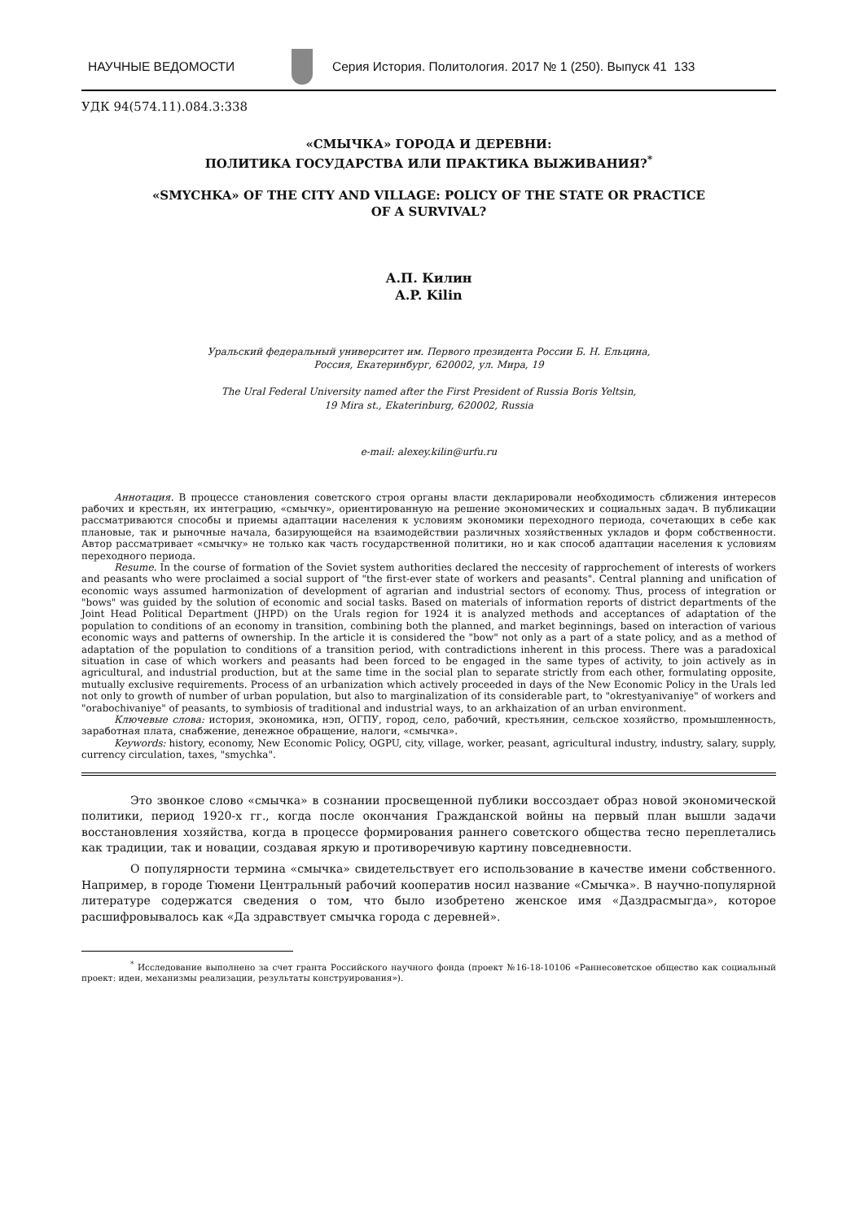НАУЧНЫЕ ВЕДОМОСТИ
Серия История. Политология. 2017 № 1 (250). Выпуск 41 133
УДК 94(574.11).084.3:338
«СМЫЧКА» ГОРОДА И ДЕРЕВНИ:
ПОЛИТИКА ГОСУДАРСТВА ИЛИ ПРАКТИКА ВЫЖИВАНИЯ?<sup>*</sup>
«SMYCHKA» OF THE CITY AND VILLAGE: POLICY OF THE STATE OR PRACTICE
OF A SURVIVAL?
А.П. Килин
A.P. Kilin
Уральский федеральный университет им. Первого президента России Б. Н. Ельцина,
Россия, Екатеринбург, 620002, ул. Мира, 19
The Ural Federal University named after the First President of Russia Boris Yeltsin,
19 Mira st., Ekaterinburg, 620002, Russia
e-mail: alexey.kilin@urfu.ru
Аннотация. В процессе становления советского строя органы власти декларировали необходимость сближения интересов рабочих и крестьян, их интеграцию, «смычку», ориентированную на решение экономических и социальных задач. В публикации рассматриваются способы и приемы адаптации населения к условиям экономики переходного периода, сочетающих в себе как плановые, так и рыночные начала, базирующейся на взаимодействии различных хозяйственных укладов и форм собственности. Автор рассматривает «смычку» не только как часть государственной политики, но и как способ адаптации населения к условиям переходного периода.
Resume. In the course of formation of the Soviet system authorities declared the neccesity of rapprochement of interests of workers and peasants who were proclaimed a social support of "the first-ever state of workers and peasants". Central planning and unification of economic ways assumed harmonization of development of agrarian and industrial sectors of economy. Thus, process of integration or "bows" was guided by the solution of economic and social tasks. Based on materials of information reports of district departments of the Joint Head Political Department (JHPD) on the Urals region for 1924 it is analyzed methods and acceptances of adaptation of the population to conditions of an economy in transition, combining both the planned, and market beginnings, based on interaction of various economic ways and patterns of ownership. In the article it is considered the "bow" not only as a part of a state policy, and as a method of adaptation of the population to conditions of a transition period, with contradictions inherent in this process. There was a paradoxical situation in case of which workers and peasants had been forced to be engaged in the same types of activity, to join actively as in agricultural, and industrial production, but at the same time in the social plan to separate strictly from each other, formulating opposite, mutually exclusive requirements. Process of an urbanization which actively proceeded in days of the New Economic Policy in the Urals led not only to growth of number of urban population, but also to marginalization of its considerable part, to "okrestyanivaniye" of workers and "orabochivaniye" of peasants, to symbiosis of traditional and industrial ways, to an arkhaization of an urban environment.
Ключевые слова: история, экономика, нэп, ОГПУ, город, село, рабочий, крестьянин, сельское хозяйство, промышленность, заработная плата, снабжение, денежное обращение, налоги, «смычка».
Keywords: history, economy, New Economic Policy, OGPU, city, village, worker, peasant, agricultural industry, industry, salary, supply, currency circulation, taxes, "smychka".
Это звонкое слово «смычка» в сознании просвещенной публики воссоздает образ новой экономической политики, период 1920-х гг., когда после окончания Гражданской войны на первый план вышли задачи восстановления хозяйства, когда в процессе формирования раннего советского общества тесно переплетались как традиции, так и новации, создавая яркую и противоречивую картину повседневности.
О популярности термина «смычка» свидетельствует его использование в качестве имени собственного. Например, в городе Тюмени Центральный рабочий кооператив носил название «Смычка». В научно-популярной литературе содержатся сведения о том, что было изобретено женское имя «Даздрасмыгда», которое расшифровывалось как «Да здравствует смычка города с деревней».
<sup>*</sup> Исследование выполнено за счет гранта Российского научного фонда (проект №16-18-10106 «Раннесоветское общество как социальный проект: идеи, механизмы реализации, результаты конструирования»).